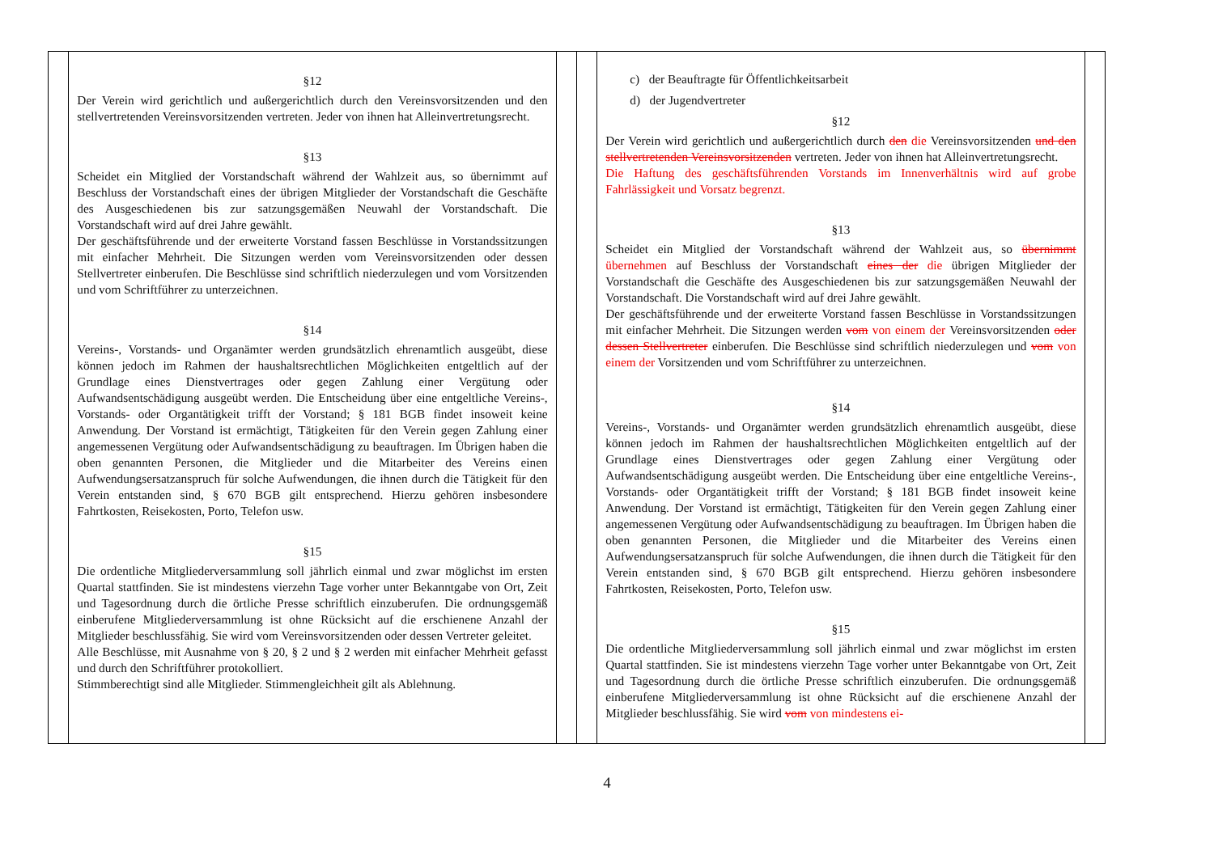| | §12 Der Verein wird gerichtlich und außergerichtlich durch den Vereinsvorsitzenden und den stellvertretenden Vereinsvorsitzenden vertreten. Jeder von ihnen hat Alleinvertretungsrecht. §13 Scheidet ein Mitglied der Vorstandschaft während der Wahlzeit aus, so übernimmt auf Beschluss der Vorstandschaft eines der übrigen Mitglieder der Vorstandschaft die Geschäfte des Ausgeschiedenen bis zur satzungsgemäßen Neuwahl der Vorstandschaft. Die Vorstandschaft wird auf drei Jahre gewählt. Der geschäftsführende und der erweiterte Vorstand fassen Beschlüsse in Vorstandssitzungen mit einfacher Mehrheit. Die Sitzungen werden vom Vereinsvorsitzenden oder dessen Stellvertreter einberufen. Die Beschlüsse sind schriftlich niederzulegen und vom Vorsitzenden und vom Schriftführer zu unterzeichnen. §14 Vereins-, Vorstands- und Organämter werden grundsätzlich ehrenamtlich ausgeübt, diese können jedoch im Rahmen der haushaltsrechtlichen Möglichkeiten entgeltlich auf der Grundlage eines Dienstvertrages oder gegen Zahlung einer Vergütung oder Aufwandsentschädigung ausgeübt werden. Die Entscheidung über eine entgeltliche Vereins-, Vorstands- oder Organtätigkeit trifft der Vorstand; § 181 BGB findet insoweit keine Anwendung. Der Vorstand ist ermächtigt, Tätigkeiten für den Verein gegen Zahlung einer angemessenen Vergütung oder Aufwandsentschädigung zu beauftragen. Im Übrigen haben die oben genannten Personen, die Mitglieder und die Mitarbeiter des Vereins einen Aufwendungsersatzanspruch für solche Aufwendungen, die ihnen durch die Tätigkeit für den Verein entstanden sind, § 670 BGB gilt entsprechend. Hierzu gehören insbesondere Fahrtkosten, Reisekosten, Porto, Telefon usw. §15 Die ordentliche Mitgliederversammlung soll jährlich einmal und zwar möglichst im ersten Quartal stattfinden. Sie ist mindestens vierzehn Tage vorher unter Bekanntgabe von Ort, Zeit und Tagesordnung durch die örtliche Presse schriftlich einzuberufen. Die ordnungsgemäß einberufene Mitgliederversammlung ist ohne Rücksicht auf die erschienene Anzahl der Mitglieder beschlussfähig. Sie wird vom Vereinsvorsitzenden oder dessen Vertreter geleitet. Alle Beschlüsse, mit Ausnahme von § 20, § 2 und § 2 werden mit einfacher Mehrheit gefasst und durch den Schriftführer protokolliert. Stimmberechtigt sind alle Mitglieder. Stimmengleichheit gilt als Ablehnung. | | | c) der Beauftragte für Öffentlichkeitsarbeit d) der Jugendvertreter §12 Der Verein wird gerichtlich und außergerichtlich durch den die Vereinsvorsitzenden und den stellvertretenden Vereinsvorsitzenden vertreten. Jeder von ihnen hat Alleinvertretungsrecht. Die Haftung des geschäftsführenden Vorstands im Innenverhältnis wird auf grobe Fahrlässigkeit und Vorsatz begrenzt. §13 Scheidet ein Mitglied der Vorstandschaft während der Wahlzeit aus, so übernimmt übernehmen auf Beschluss der Vorstandschaft eines der die übrigen Mitglieder der Vorstandschaft die Geschäfte des Ausgeschiedenen bis zur satzungsgemäßen Neuwahl der Vorstandschaft. Die Vorstandschaft wird auf drei Jahre gewählt. Der geschäftsführende und der erweiterte Vorstand fassen Beschlüsse in Vorstandssitzungen mit einfacher Mehrheit. Die Sitzungen werden vom von einem der Vereinsvorsitzenden oder dessen Stellvertreter einberufen. Die Beschlüsse sind schriftlich niederzulegen und vom von einem der Vorsitzenden und vom Schriftführer zu unterzeichnen. §14 Vereins-, Vorstands- und Organämter werden grundsätzlich ehrenamtlich ausgeübt, diese können jedoch im Rahmen der haushaltsrechtlichen Möglichkeiten entgeltlich auf der Grundlage eines Dienstvertrages oder gegen Zahlung einer Vergütung oder Aufwandsentschädigung ausgeübt werden. Die Entscheidung über eine entgeltliche Vereins-, Vorstands- oder Organtätigkeit trifft der Vorstand; § 181 BGB findet insoweit keine Anwendung. Der Vorstand ist ermächtigt, Tätigkeiten für den Verein gegen Zahlung einer angemessenen Vergütung oder Aufwandsentschädigung zu beauftragen. Im Übrigen haben die oben genannten Personen, die Mitglieder und die Mitarbeiter des Vereins einen Aufwendungsersatzanspruch für solche Aufwendungen, die ihnen durch die Tätigkeit für den Verein entstanden sind, § 670 BGB gilt entsprechend. Hierzu gehören insbesondere Fahrtkosten, Reisekosten, Porto, Telefon usw. §15 Die ordentliche Mitgliederversammlung soll jährlich einmal und zwar möglichst im ersten Quartal stattfinden. Sie ist mindestens vierzehn Tage vorher unter Bekanntgabe von Ort, Zeit und Tagesordnung durch die örtliche Presse schriftlich einzuberufen. Die ordnungsgemäß einberufene Mitgliederversammlung ist ohne Rücksicht auf die erschienene Anzahl der Mitglieder beschlussfähig. Sie wird vom von mindestens ei- | |
4